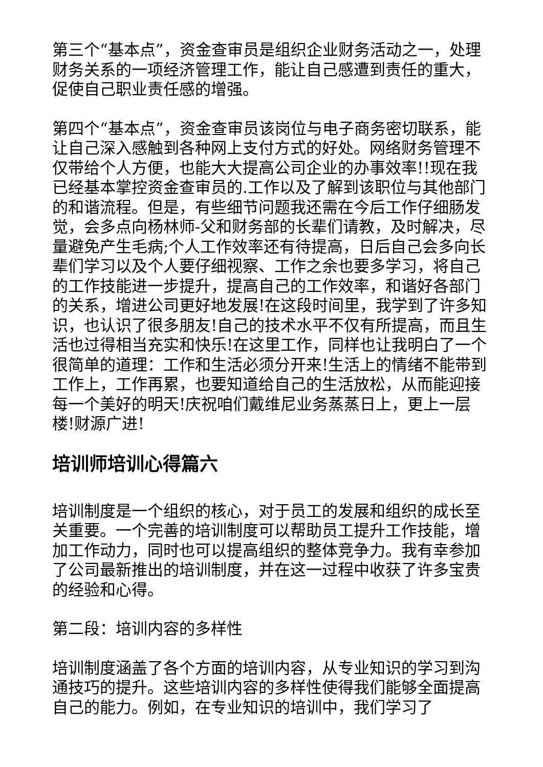第三个“基本点”，资金查审员是组织企业财务活动之一，处理财务关系的一项经济管理工作，能让自己感遭到责任的重大，促使自己职业责任感的增强。
第四个“基本点”，资金查审员该岗位与电子商务密切联系，能让自己深入感触到各种网上支付方式的好处。网络财务管理不仅带给个人方便，也能大大提高公司企业的办事效率!!现在我已经基本掌控资金查审员的.工作以及了解到该职位与其他部门的和谐流程。但是，有些细节问题我还需在今后工作仔细肠发觉，会多点向杨林师-父和财务部的长辈们请教，及时解决，尽量避免产生毛病;个人工作效率还有待提高，日后自己会多向长辈们学习以及个人要仔细视察、工作之余也要多学习，将自己的工作技能进一步提升，提高自己的工作效率，和谐好各部门的关系，增进公司更好地发展!在这段时间里，我学到了许多知识，也认识了很多朋友!自己的技术水平不仅有所提高，而且生活也过得相当充实和快乐!在这里工作，同样也让我明白了一个很简单的道理：工作和生活必须分开来!生活上的情绪不能带到工作上，工作再累，也要知道给自己的生活放松，从而能迎接每一个美好的明天!庆祝咱们戴维尼业务蒸蒸日上，更上一层楼!财源广进!
培训师培训心得篇六
培训制度是一个组织的核心，对于员工的发展和组织的成长至关重要。一个完善的培训制度可以帮助员工提升工作技能，增加工作动力，同时也可以提高组织的整体竞争力。我有幸参加了公司最新推出的培训制度，并在这一过程中收获了许多宝贵的经验和心得。
第二段：培训内容的多样性
培训制度涵盖了各个方面的培训内容，从专业知识的学习到沟通技巧的提升。这些培训内容的多样性使得我们能够全面提高自己的能力。例如，在专业知识的培训中，我们学习了